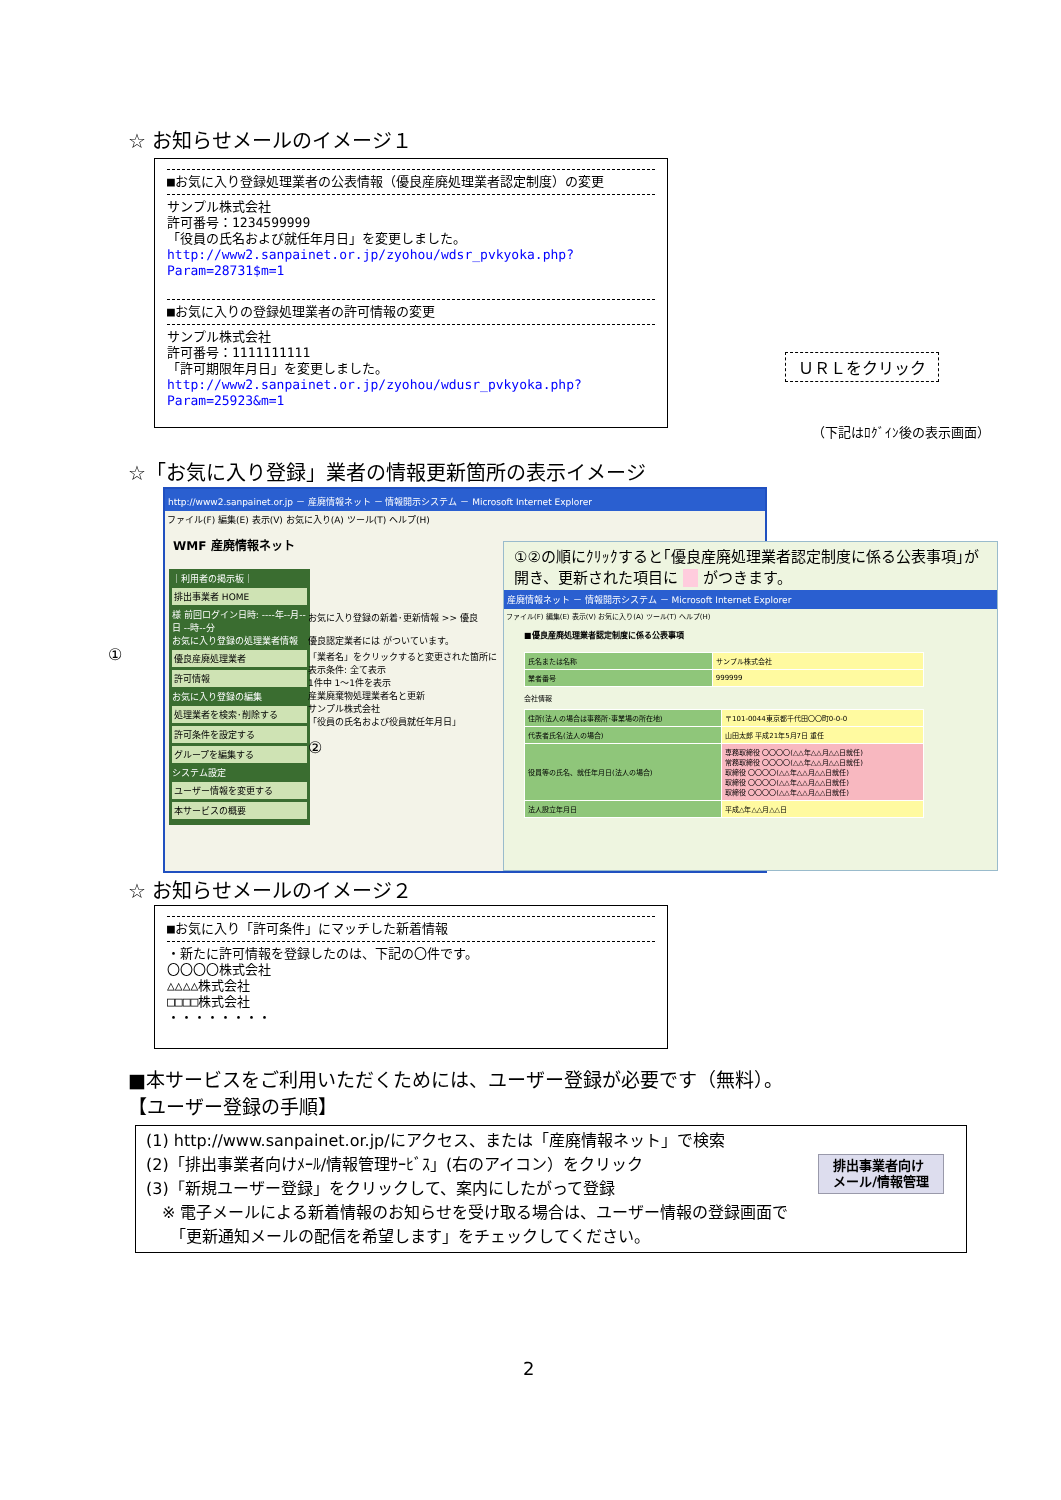☆ お知らせメールのイメージ１
■お気に入り登録処理業者の公表情報（優良産廃処理業者認定制度）の変更
サンプル株式会社
許可番号：1234599999
「役員の氏名および就任年月日」を変更しました。
http://www2.sanpainet.or.jp/zyohou/wdsr_pvkyoka.php?Param=28731$m=1
■お気に入りの登録処理業者の許可情報の変更
サンプル株式会社
許可番号：1111111111
「許可期限年月日」を変更しました。
http://www2.sanpainet.or.jp/zyohou/wdusr_pvkyoka.php?Param=25923&m=1
ＵＲＬをクリック
（下記はﾛｸﾞｲﾝ後の表示画面）
☆「お気に入り登録」業者の情報更新箇所の表示イメージ
http://www2.sanpainet.or.jp － 産廃情報ネット － 情報開示システム － Microsoft Internet Explorer
ファイル(F) 編集(E) 表示(V) お気に入り(A) ツール(T) ヘルプ(H)
WMF 産廃情報ネット
｜利用者の掲示板｜
排出事業者 HOME
様 前回ログイン日時: ----年--月--日 --時--分
お気に入り登録の処理業者情報
優良産廃処理業者
許可情報
お気に入り登録の編集
処理業者を検索･削除する
許可条件を設定する
グループを編集する
システム設定
ユーザー情報を変更する
本サービスの概要
お気に入り登録の新着･更新情報 >> 優良
優良認定業者には がついています。
「業者名」をクリックすると変更された箇所に
表示条件: 全て表示
1件中 1〜1件を表示
産業廃棄物処理業者名と更新
サンプル株式会社
「役員の氏名および役員就任年月日」
②
①
①②の順にｸﾘｯｸすると｢優良産廃処理業者認定制度に係る公表事項｣が開き、更新された項目に 　 がつきます。
産廃情報ネット － 情報開示システム － Microsoft Internet Explorer
ファイル(F) 編集(E) 表示(V) お気に入り(A) ツール(T) ヘルプ(H)
■優良産廃処理業者認定制度に係る公表事項
| 氏名または名称 | サンプル株式会社 |
| 業者番号 | 999999 |
会社情報
| 住所(法人の場合は事務所･事業場の所在地) | 〒101-0044東京都千代田〇〇町0-0-0 |
| 代表者氏名(法人の場合) | 山田太郎 平成21年5月7日 重任 |
| 役員等の氏名、就任年月日(法人の場合) | 専務取締役 〇〇〇〇(△△年△△月△△日就任) 常務取締役 〇〇〇〇(△△年△△月△△日就任) 取締役 〇〇〇〇(△△年△△月△△日就任) 取締役 〇〇〇〇(△△年△△月△△日就任) 取締役 〇〇〇〇(△△年△△月△△日就任) |
| 法人設立年月日 | 平成△年△△月△△日 |
☆ お知らせメールのイメージ２
■お気に入り「許可条件」にマッチした新着情報
・新たに許可情報を登録したのは、下記の〇件です。
〇〇〇〇株式会社
△△△△株式会社
□□□□株式会社
・・・・・・・・
■本サービスをご利用いただくためには、ユーザー登録が必要です（無料）。
【ユーザー登録の手順】
(1) http://www.sanpainet.or.jp/にアクセス、または「産廃情報ネット」で検索
(2)「排出事業者向けﾒｰﾙ/情報管理ｻｰﾋﾞｽ」(右のアイコン）をクリック
(3)「新規ユーザー登録」をクリックして、案内にしたがって登録
　※ 電子メールによる新着情報のお知らせを受け取る場合は、ユーザー情報の登録画面で
　　「更新通知メールの配信を希望します」をチェックしてください。
排出事業者向け
メール/情報管理
2